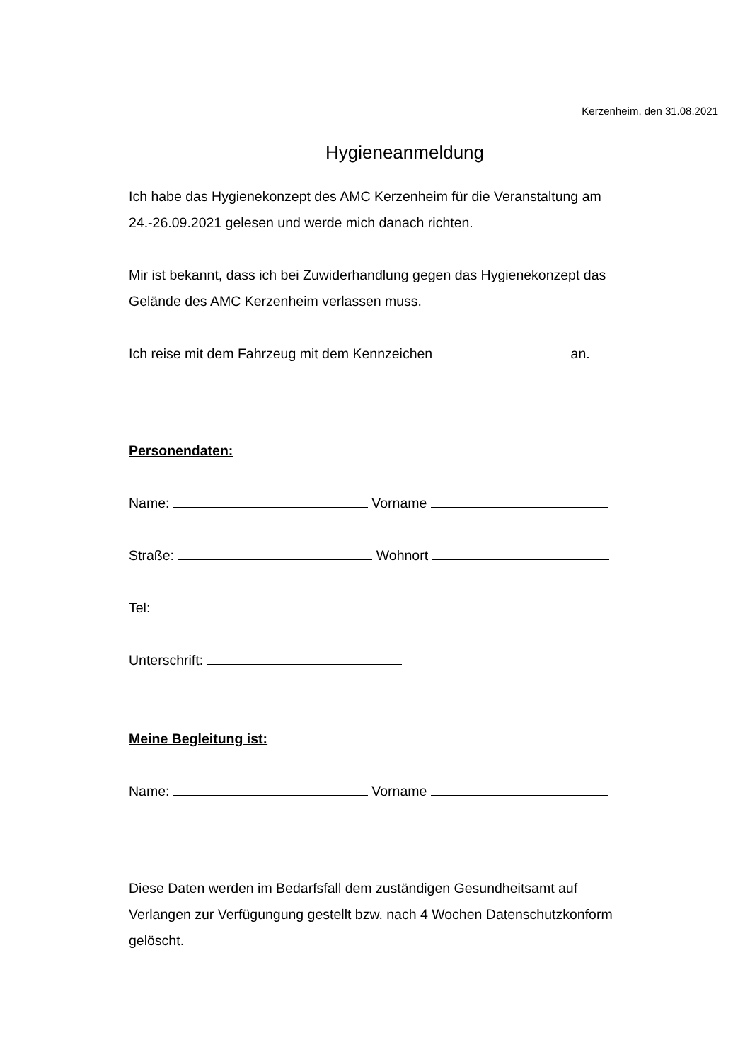Kerzenheim, den 31.08.2021
Hygieneanmeldung
Ich habe das Hygienekonzept des AMC Kerzenheim für die Veranstaltung am 24.-26.09.2021 gelesen und werde mich danach richten.
Mir ist bekannt, dass ich bei Zuwiderhandlung gegen das Hygienekonzept das Gelände des AMC Kerzenheim verlassen muss.
Ich reise mit dem Fahrzeug mit dem Kennzeichen an.
Personendaten:
Name: Vorname
Straße: Wohnort
Tel:
Unterschrift:
Meine Begleitung ist:
Name: Vorname
Diese Daten werden im Bedarfsfall dem zuständigen Gesundheitsamt auf Verlangen zur Verfügungung gestellt bzw. nach 4 Wochen Datenschutzkonform gelöscht.